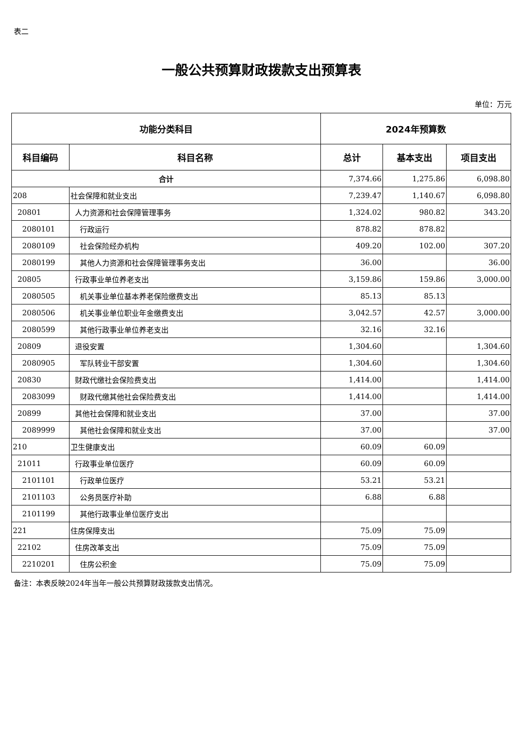表二
一般公共预算财政拨款支出预算表
单位：万元
| 功能分类科目 | | 2024年预算数 | | |
| --- | --- | --- | --- | --- |
| 科目编码 | 科目名称 | 总计 | 基本支出 | 项目支出 |
| 合计 | | 7,374.66 | 1,275.86 | 6,098.80 |
| 208 | 社会保障和就业支出 | 7,239.47 | 1,140.67 | 6,098.80 |
| 20801 | 人力资源和社会保障管理事务 | 1,324.02 | 980.82 | 343.20 |
| 2080101 | 行政运行 | 878.82 | 878.82 | |
| 2080109 | 社会保险经办机构 | 409.20 | 102.00 | 307.20 |
| 2080199 | 其他人力资源和社会保障管理事务支出 | 36.00 | | 36.00 |
| 20805 | 行政事业单位养老支出 | 3,159.86 | 159.86 | 3,000.00 |
| 2080505 | 机关事业单位基本养老保险缴费支出 | 85.13 | 85.13 | |
| 2080506 | 机关事业单位职业年金缴费支出 | 3,042.57 | 42.57 | 3,000.00 |
| 2080599 | 其他行政事业单位养老支出 | 32.16 | 32.16 | |
| 20809 | 退役安置 | 1,304.60 | | 1,304.60 |
| 2080905 | 军队转业干部安置 | 1,304.60 | | 1,304.60 |
| 20830 | 财政代缴社会保险费支出 | 1,414.00 | | 1,414.00 |
| 2083099 | 财政代缴其他社会保险费支出 | 1,414.00 | | 1,414.00 |
| 20899 | 其他社会保障和就业支出 | 37.00 | | 37.00 |
| 2089999 | 其他社会保障和就业支出 | 37.00 | | 37.00 |
| 210 | 卫生健康支出 | 60.09 | 60.09 | |
| 21011 | 行政事业单位医疗 | 60.09 | 60.09 | |
| 2101101 | 行政单位医疗 | 53.21 | 53.21 | |
| 2101103 | 公务员医疗补助 | 6.88 | 6.88 | |
| 2101199 | 其他行政事业单位医疗支出 | | | |
| 221 | 住房保障支出 | 75.09 | 75.09 | |
| 22102 | 住房改革支出 | 75.09 | 75.09 | |
| 2210201 | 住房公积金 | 75.09 | 75.09 | |
备注：本表反映2024年当年一般公共预算财政拨款支出情况。